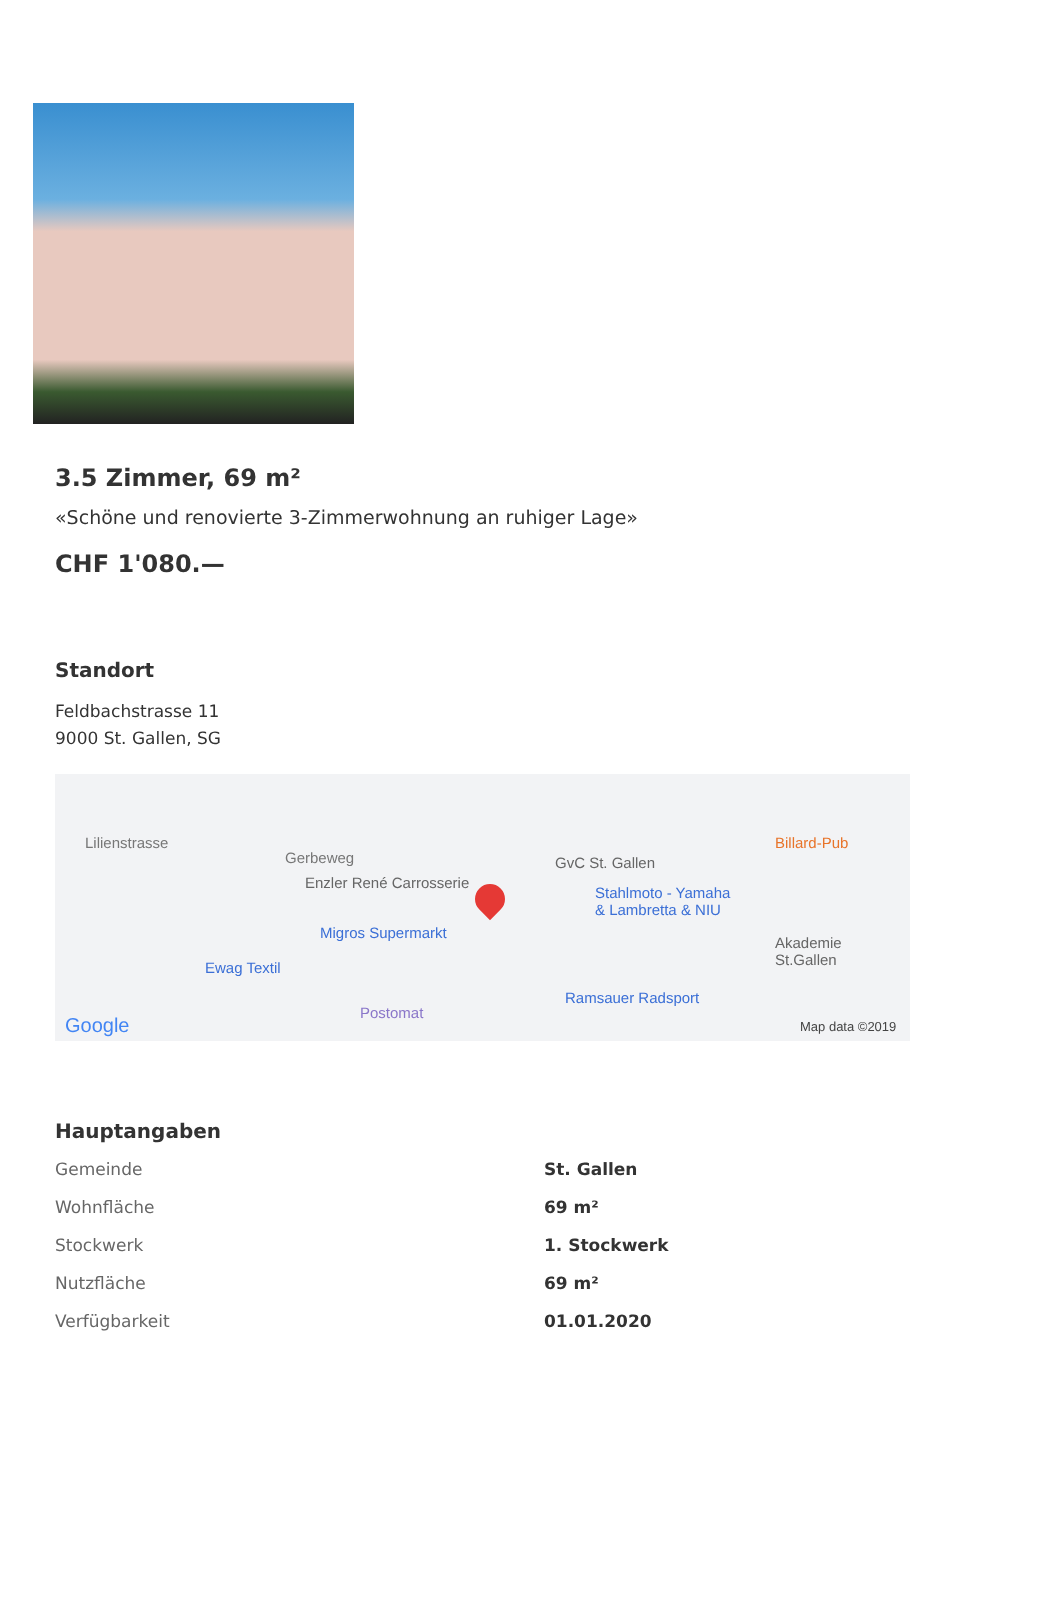3.5 Zimmer, 69 m²
«Schöne und renovierte 3-Zimmerwohnung an ruhiger Lage»
CHF 1'080.—
Standort
Feldbachstrasse 11
9000 St. Gallen, SG
Lilienstrasse
Gerbeweg GvC St. Gallen
Billard-Pub
Enzler René Carrosserie
Stahlmoto - Yamaha
& Lambretta & NIU
Migros Supermarkt
Akademie
St.Gallen Ewag Textil
Ramsauer Radsport
Postomat
Google Map data ©2019
Hauptangaben
| Gemeinde | St. Gallen |
| Wohnfläche | 69 m² |
| Stockwerk | 1. Stockwerk |
| Nutzfläche | 69 m² |
| Verfügbarkeit | 01.01.2020 |